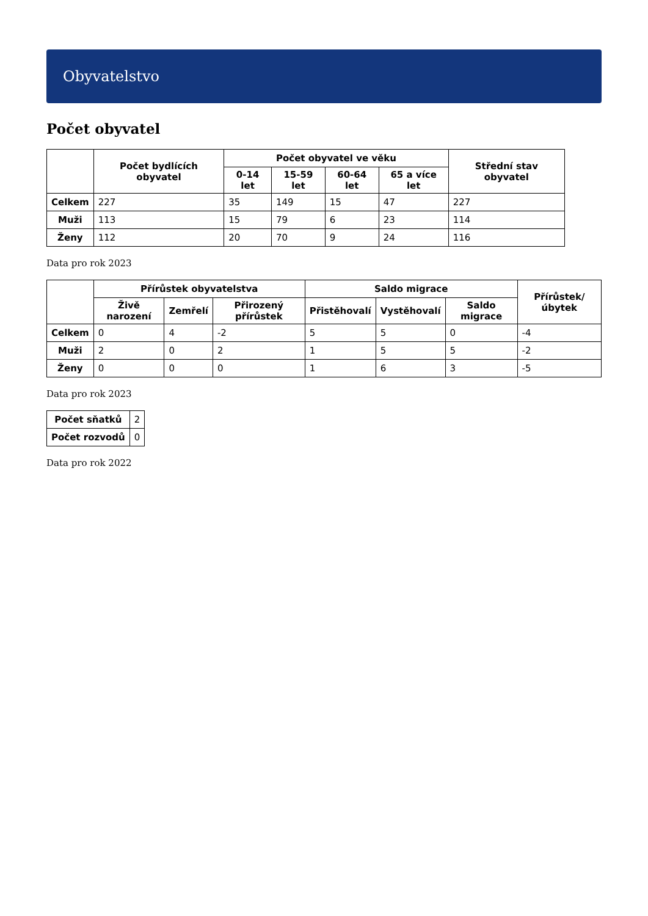Obyvatelstvo
Počet obyvatel
| | Počet bydlících obyvatel | Počet obyvatel ve věku | | | | Střední stav obyvatel |
| --- | --- | --- | --- | --- | --- | --- |
| | | 0-14 let | 15-59 let | 60-64 let | 65 a více let | |
| Celkem | 227 | 35 | 149 | 15 | 47 | 227 |
| Muži | 113 | 15 | 79 | 6 | 23 | 114 |
| Ženy | 112 | 20 | 70 | 9 | 24 | 116 |
Data pro rok 2023
| | Přírůstek obyvatelstva | | | Saldo migrace | | | Přírůstek/úbytek |
| --- | --- | --- | --- | --- | --- | --- | --- |
| | Živě narození | Zemřelí | Přirozený přírůstek | Přistěhovalí | Vystěhovalí | Saldo migrace | |
| Celkem | 0 | 4 | -2 | 5 | 5 | 0 | -4 |
| Muži | 2 | 0 | 2 | 1 | 5 | 5 | -2 |
| Ženy | 0 | 0 | 0 | 1 | 6 | 3 | -5 |
Data pro rok 2023
| Počet sňatků | 2 |
| Počet rozvodů | 0 |
Data pro rok 2022